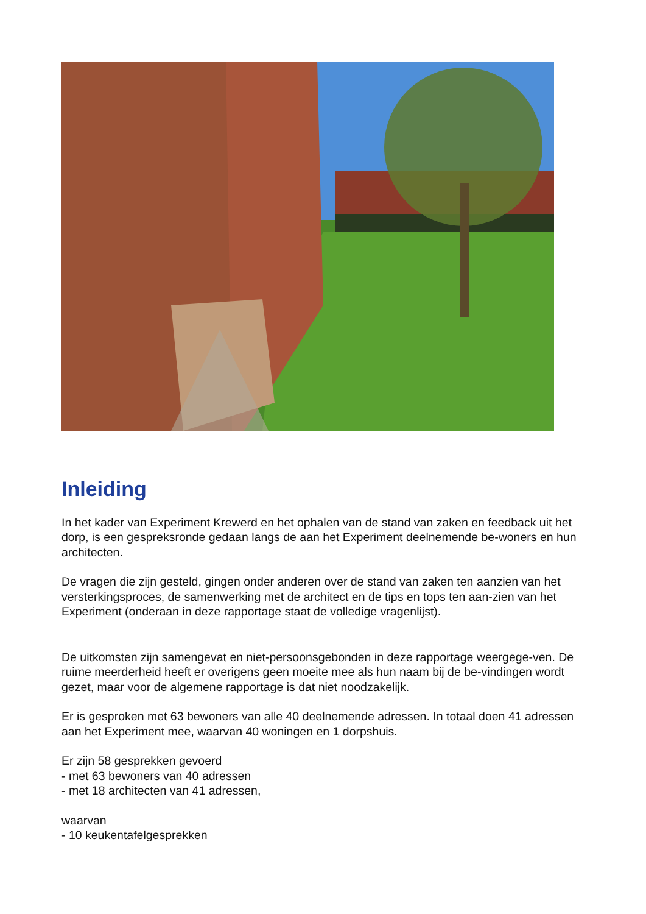Inleiding
In het kader van Experiment Krewerd en het ophalen van de stand van zaken en feedback uit het dorp, is een gespreksronde gedaan langs de aan het Experiment deelnemende be-woners en hun architecten.
De vragen die zijn gesteld, gingen onder anderen over de stand van zaken ten aanzien van het versterkingsproces, de samenwerking met de architect en de tips en tops ten aan-zien van het Experiment (onderaan in deze rapportage staat de volledige vragenlijst).
De uitkomsten zijn samengevat en niet-persoonsgebonden in deze rapportage weergege-ven. De ruime meerderheid heeft er overigens geen moeite mee als hun naam bij de be-vindingen wordt gezet, maar voor de algemene rapportage is dat niet noodzakelijk.
Er is gesproken met 63 bewoners van alle 40 deelnemende adressen. In totaal doen 41 adressen aan het Experiment mee, waarvan 40 woningen en 1 dorpshuis.
Er zijn 58 gesprekken gevoerd
- met 63 bewoners van 40 adressen
- met 18 architecten van 41 adressen,
waarvan
- 10 keukentafelgesprekken